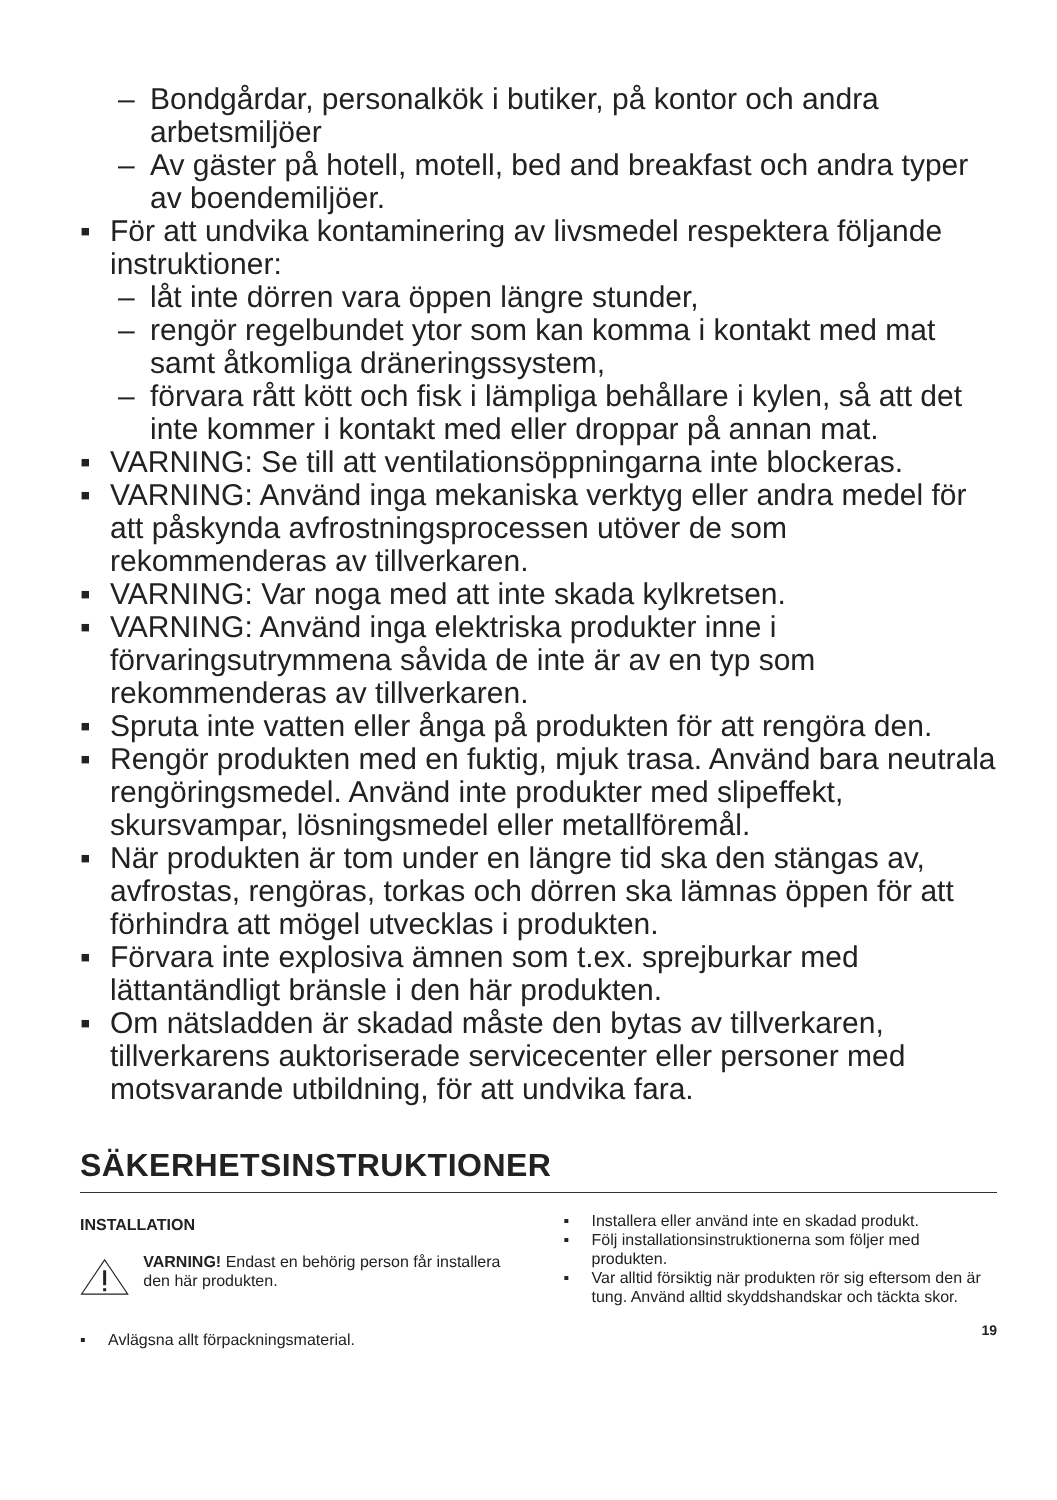– Bondgårdar, personalkök i butiker, på kontor och andra arbetsmiljöer
– Av gäster på hotell, motell, bed and breakfast och andra typer av boendemiljöer.
▪ För att undvika kontaminering av livsmedel respektera följande instruktioner:
– låt inte dörren vara öppen längre stunder,
– rengör regelbundet ytor som kan komma i kontakt med mat samt åtkomliga dräneringssystem,
– förvara rått kött och fisk i lämpliga behållare i kylen, så att det inte kommer i kontakt med eller droppar på annan mat.
▪ VARNING: Se till att ventilationsöppningarna inte blockeras.
▪ VARNING: Använd inga mekaniska verktyg eller andra medel för att påskynda avfrostningsprocessen utöver de som rekommenderas av tillverkaren.
▪ VARNING: Var noga med att inte skada kylkretsen.
▪ VARNING: Använd inga elektriska produkter inne i förvaringsutrymmena såvida de inte är av en typ som rekommenderas av tillverkaren.
▪ Spruta inte vatten eller ånga på produkten för att rengöra den.
▪ Rengör produkten med en fuktig, mjuk trasa. Använd bara neutrala rengöringsmedel. Använd inte produkter med slipeffekt, skursvampar, lösningsmedel eller metallföremål.
▪ När produkten är tom under en längre tid ska den stängas av, avfrostas, rengöras, torkas och dörren ska lämnas öppen för att förhindra att mögel utvecklas i produkten.
▪ Förvara inte explosiva ämnen som t.ex. sprejburkar med lättantändligt bränsle i den här produkten.
▪ Om nätsladden är skadad måste den bytas av tillverkaren, tillverkarens auktoriserade servicecenter eller personer med motsvarande utbildning, för att undvika fara.
SÄKERHETSINSTRUKTIONER
INSTALLATION
VARNING! Endast en behörig person får installera den här produkten.
▪ Avlägsna allt förpackningsmaterial.
▪ Installera eller använd inte en skadad produkt.
▪ Följ installationsinstruktionerna som följer med produkten.
▪ Var alltid försiktig när produkten rör sig eftersom den är tung. Använd alltid skyddshandskar och täckta skor.
19